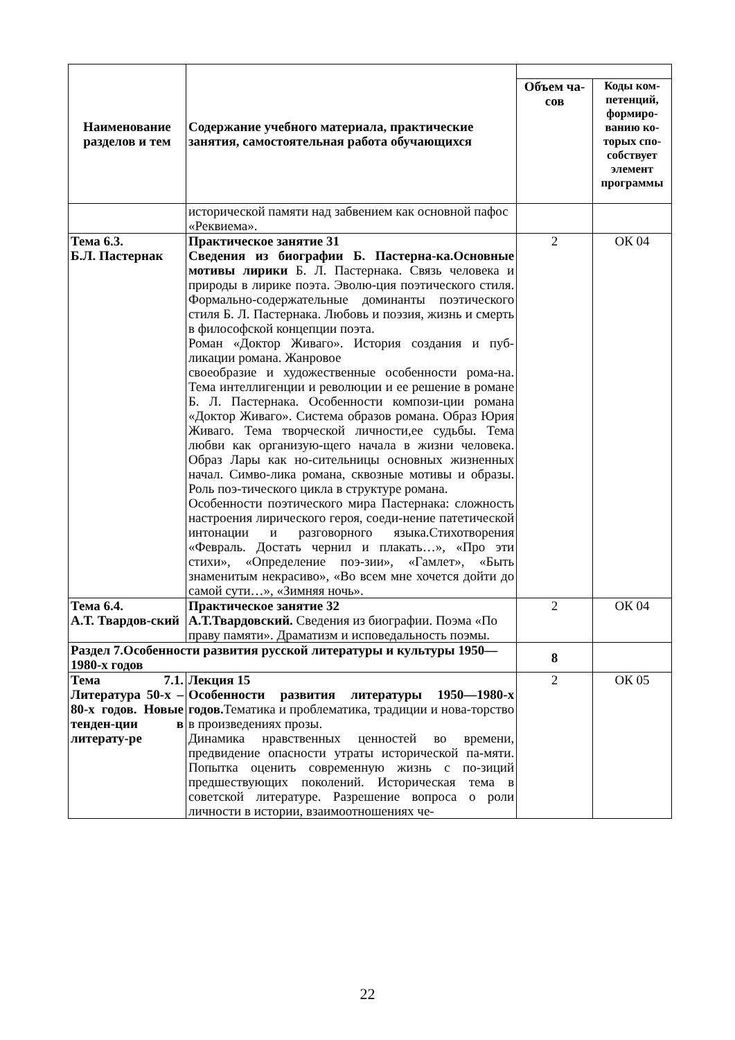| Наименование разделов и тем | Содержание учебного материала, практические занятия, самостоятельная работа обучающихся | | |
| | | Объем ча-сов | Коды ком-петенций, формиро-ванию ко-торых спо-собствует элемент программы |
| | исторической памяти над забвением как основной пафос «Реквиема». | | |
| Тема 6.3. Б.Л. Пастернак | Практическое занятие 31 Сведения из биографии Б. Пастерна-ка.Основные мотивы лирики Б. Л. Пастернака. Связь человека и природы в лирике поэта. Эволю-ция поэтического стиля. Формально-содержательные доминанты поэтического стиля Б. Л. Пастернака. Любовь и поэзия, жизнь и смерть в философской концепции поэта. Роман «Доктор Живаго». История создания и пуб-ликации романа. Жанровое своеобразие и художественные особенности рома-на. Тема интеллигенции и революции и ее решение в романе Б. Л. Пастернака. Особенности компози-ции романа «Доктор Живаго». Система образов романа. Образ Юрия Живаго. Тема творческой личности,ее судьбы. Тема любви как организую-щего начала в жизни человека. Образ Лары как но-сительницы основных жизненных начал. Симво-лика романа, сквозные мотивы и образы. Роль поэ-тического цикла в структуре романа. Особенности поэтического мира Пастернака: сложность настроения лирического героя, соеди-нение патетической интонации и разговорного языка.Стихотворения «Февраль. Достать чернил и плакать…», «Про эти стихи», «Определение поэ-зии», «Гамлет», «Быть знаменитым некрасиво», «Во всем мне хочется дойти до самой сути…», «Зимняя ночь». | 2 | ОК 04 |
| Тема 6.4. А.Т. Твардов-ский | Практическое занятие 32 А.Т.Твардовский. Сведения из биографии. Поэма «По праву памяти». Драматизм и исповедальность поэмы. | 2 | ОК 04 |
| Раздел 7.Особенности развития русской литературы и культуры 1950—1980-х годов | | 8 | |
| Тема 7.1. Литература 50-х – 80-х годов. Новые тенден-ции в литерату-ре | Лекция 15 Особенности развития литературы 1950—1980-х годов. Тематика и проблематика, традиции и нова-торство в произведениях прозы. Динамика нравственных ценностей во времени, предвидение опасности утраты исторической па-мяти. Попытка оценить современную жизнь с по-зиций предшествующих поколений. Историческая тема в советской литературе. Разрешение вопроса о роли личности в истории, взаимоотношениях че- | 2 | ОК 05 |
22